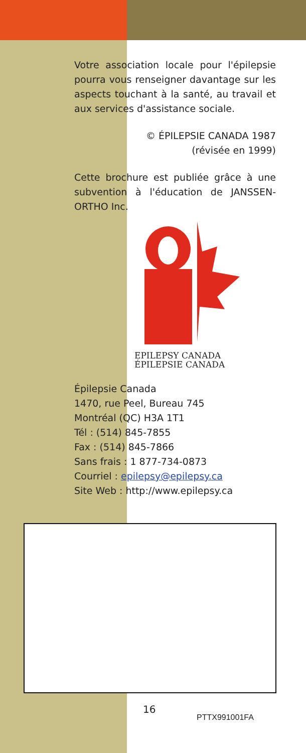Votre association locale pour l'épilepsie pourra vous renseigner davantage sur les aspects touchant à la santé, au travail et aux services d'assistance sociale.
© ÉPILEPSIE CANADA 1987
(révisée en 1999)
Cette brochure est publiée grâce à une subvention à l'éducation de JANSSEN-ORTHO Inc.
EPILEPSY CANADA
ÉPILEPSIE CANADA
Épilepsie Canada
1470, rue Peel, Bureau 745
Montréal (QC) H3A 1T1
Tél : (514) 845-7855
Fax : (514) 845-7866
Sans frais : 1 877-734-0873
Courriel : epilepsy@epilepsy.ca
Site Web : http://www.epilepsy.ca
16
PTTX991001FA